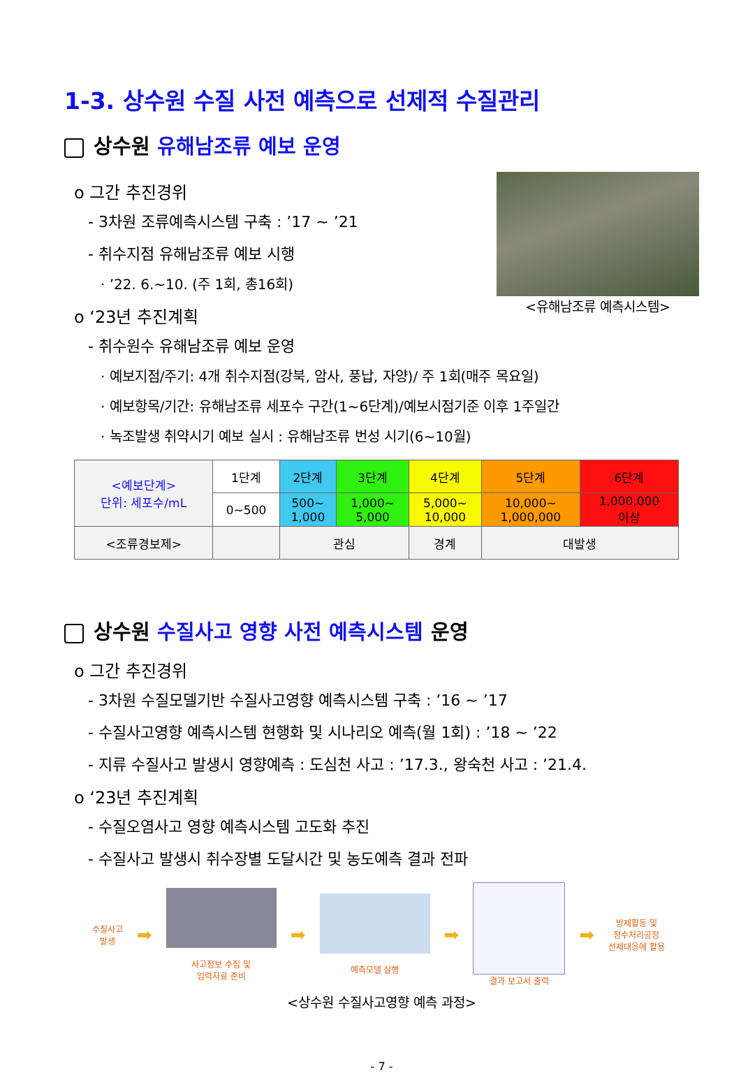1-3. 상수원 수질 사전 예측으로 선제적 수질관리
상수원 유해남조류 예보 운영
o 그간 추진경위
- 3차원 조류예측시스템 구축 : ’17 ~ ’21
- 취수지점 유해남조류 예보 시행
· ’22. 6.~10. (주 1회, 총16회)
o ‘23년 추진계획
- 취수원수 유해남조류 예보 운영
<유해남조류 예측시스템>
· 예보지점/주기: 4개 취수지점(강북, 암사, 풍납, 자양)/ 주 1회(매주 목요일)
· 예보항목/기간: 유해남조류 세포수 구간(1~6단계)/예보시점기준 이후 1주일간
· 녹조발생 취약시기 예보 실시 : 유해남조류 번성 시기(6~10월)
| <예보단계> 단위: 세포수/mL | 1단계 | 2단계 | 3단계 | 4단계 | 5단계 | 6단계 |
| | 0~500 | 500~ 1,000 | 1,000~ 5,000 | 5,000~ 10,000 | 10,000~ 1,000,000 | 1,000,000 이상 |
| <조류경보제> | | 관심 | | 경계 | 대발생 | |
상수원 수질사고 영향 사전 예측시스템 운영
o 그간 추진경위
- 3차원 수질모델기반 수질사고영향 예측시스템 구축 : ’16 ~ ’17
- 수질사고영향 예측시스템 현행화 및 시나리오 예측(월 1회) : ’18 ~ ’22
- 지류 수질사고 발생시 영향예측 : 도심천 사고 : ’17.3., 왕숙천 사고 : ’21.4.
o ‘23년 추진계획
- 수질오염사고 영향 예측시스템 고도화 추진
- 수질사고 발생시 취수장별 도달시간 및 농도예측 결과 전파
수질사고
발생
➡
사고정보 수집 및
입력자료 준비
➡
예측모델 실행
➡
결과 보고서 출력
➡
방제활동 및
정수처리공정
선제대응에 활용
<상수원 수질사고영향 예측 과정>
- 7 -